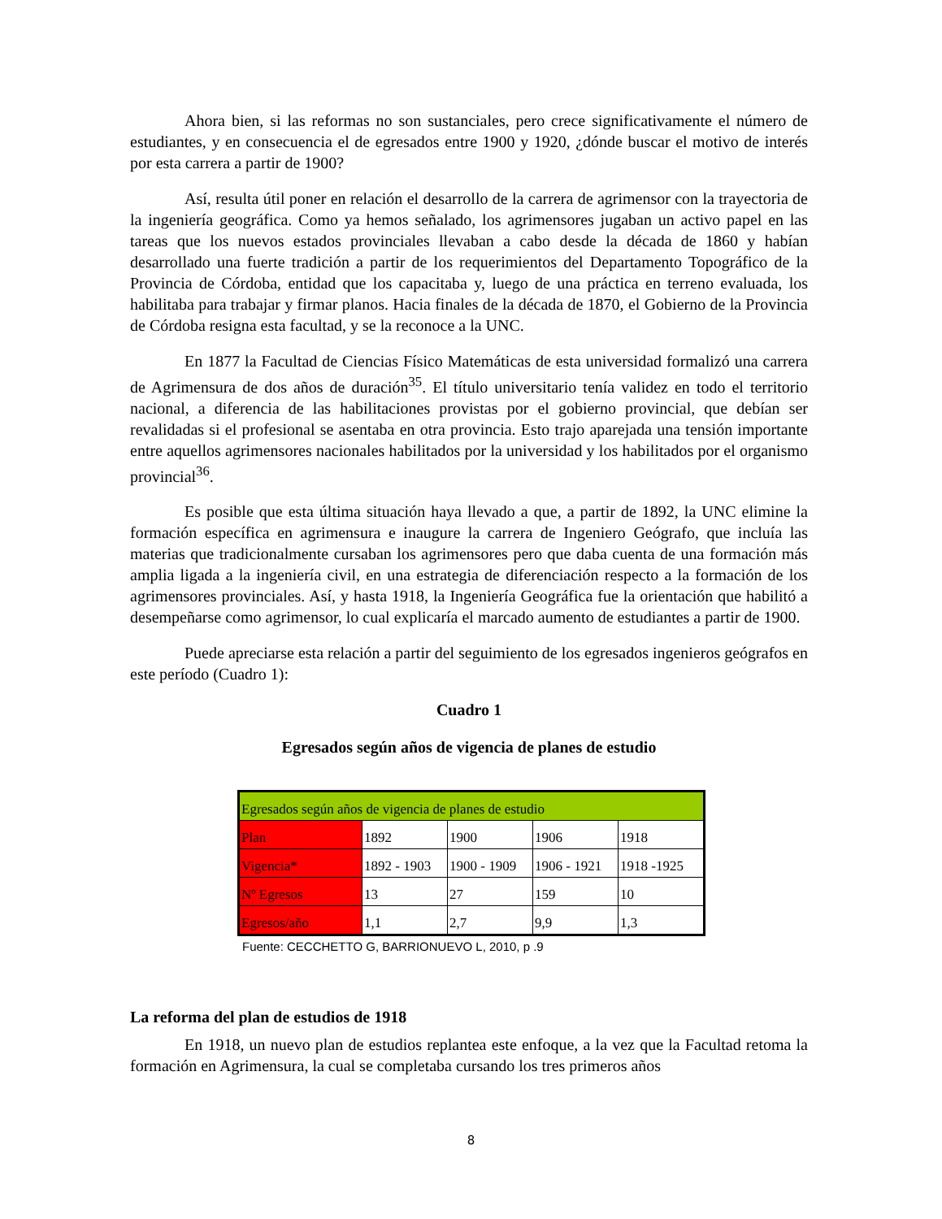Ahora bien, si las reformas no son sustanciales, pero crece significativamente el número de estudiantes, y en consecuencia el de egresados entre 1900 y 1920, ¿dónde buscar el motivo de interés por esta carrera a partir de 1900?
Así, resulta útil poner en relación el desarrollo de la carrera de agrimensor con la trayectoria de la ingeniería geográfica. Como ya hemos señalado, los agrimensores jugaban un activo papel en las tareas que los nuevos estados provinciales llevaban a cabo desde la década de 1860 y habían desarrollado una fuerte tradición a partir de los requerimientos del Departamento Topográfico de la Provincia de Córdoba, entidad que los capacitaba y, luego de una práctica en terreno evaluada, los habilitaba para trabajar y firmar planos. Hacia finales de la década de 1870, el Gobierno de la Provincia de Córdoba resigna esta facultad, y se la reconoce a la UNC.
En 1877 la Facultad de Ciencias Físico Matemáticas de esta universidad formalizó una carrera de Agrimensura de dos años de duración<sup>35</sup>. El título universitario tenía validez en todo el territorio nacional, a diferencia de las habilitaciones provistas por el gobierno provincial, que debían ser revalidadas si el profesional se asentaba en otra provincia. Esto trajo aparejada una tensión importante entre aquellos agrimensores nacionales habilitados por la universidad y los habilitados por el organismo provincial<sup>36</sup>.
Es posible que esta última situación haya llevado a que, a partir de 1892, la UNC elimine la formación específica en agrimensura e inaugure la carrera de Ingeniero Geógrafo, que incluía las materias que tradicionalmente cursaban los agrimensores pero que daba cuenta de una formación más amplia ligada a la ingeniería civil, en una estrategia de diferenciación respecto a la formación de los agrimensores provinciales. Así, y hasta 1918, la Ingeniería Geográfica fue la orientación que habilitó a desempeñarse como agrimensor, lo cual explicaría el marcado aumento de estudiantes a partir de 1900.
Puede apreciarse esta relación a partir del seguimiento de los egresados ingenieros geógrafos en este período (Cuadro 1):
Cuadro 1
Egresados según años de vigencia de planes de estudio
| Egresados según años de vigencia de planes de estudio | | | | |
| Plan | 1892 | 1900 | 1906 | 1918 |
| Vigencia* | 1892 - 1903 | 1900 - 1909 | 1906 - 1921 | 1918 -1925 |
| Nº Egresos | 13 | 27 | 159 | 10 |
| Egresos/año | 1,1 | 2,7 | 9,9 | 1,3 |
Fuente: CECCHETTO G, BARRIONUEVO L, 2010, p .9
La reforma del plan de estudios de 1918
En 1918, un nuevo plan de estudios replantea este enfoque, a la vez que la Facultad retoma la formación en Agrimensura, la cual se completaba cursando los tres primeros años
8